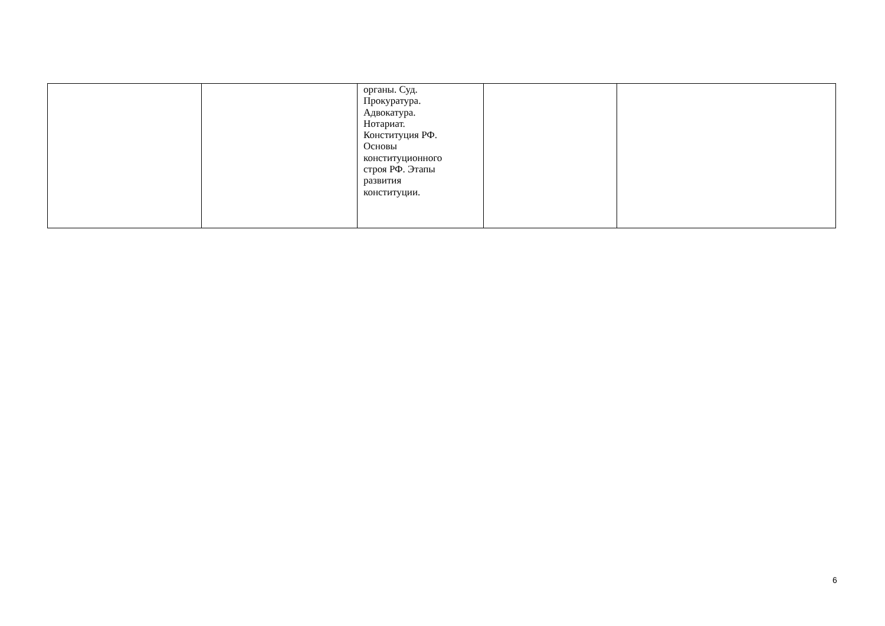| | | органы. Суд. Прокуратура. Адвокатура. Нотариат. Конституция РФ. Основы конституционного строя РФ. Этапы развития конституции. | | |
6